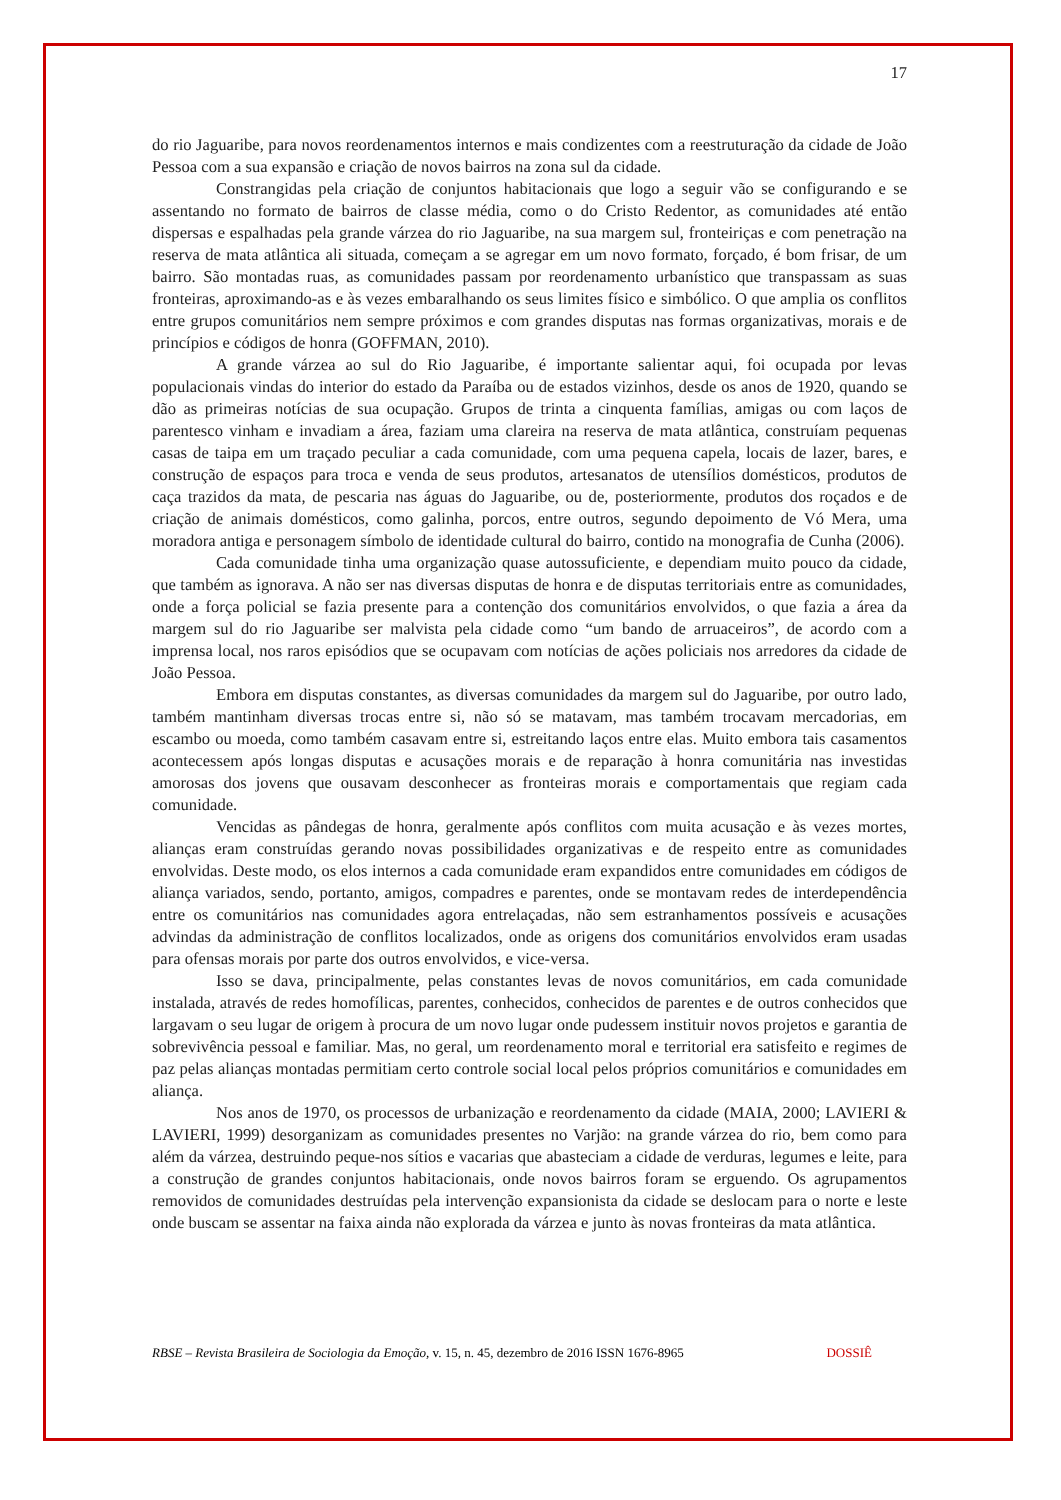17
do rio Jaguaribe, para novos reordenamentos internos e mais condizentes com a reestruturação da cidade de João Pessoa com a sua expansão e criação de novos bairros na zona sul da cidade.
Constrangidas pela criação de conjuntos habitacionais que logo a seguir vão se configurando e se assentando no formato de bairros de classe média, como o do Cristo Redentor, as comunidades até então dispersas e espalhadas pela grande várzea do rio Jaguaribe, na sua margem sul, fronteiriças e com penetração na reserva de mata atlântica ali situada, começam a se agregar em um novo formato, forçado, é bom frisar, de um bairro. São montadas ruas, as comunidades passam por reordenamento urbanístico que transpassam as suas fronteiras, aproximando-as e às vezes embaralhando os seus limites físico e simbólico. O que amplia os conflitos entre grupos comunitários nem sempre próximos e com grandes disputas nas formas organizativas, morais e de princípios e códigos de honra (GOFFMAN, 2010).
A grande várzea ao sul do Rio Jaguaribe, é importante salientar aqui, foi ocupada por levas populacionais vindas do interior do estado da Paraíba ou de estados vizinhos, desde os anos de 1920, quando se dão as primeiras notícias de sua ocupação. Grupos de trinta a cinquenta famílias, amigas ou com laços de parentesco vinham e invadiam a área, faziam uma clareira na reserva de mata atlântica, construíam pequenas casas de taipa em um traçado peculiar a cada comunidade, com uma pequena capela, locais de lazer, bares, e construção de espaços para troca e venda de seus produtos, artesanatos de utensílios domésticos, produtos de caça trazidos da mata, de pescaria nas águas do Jaguaribe, ou de, posteriormente, produtos dos roçados e de criação de animais domésticos, como galinha, porcos, entre outros, segundo depoimento de Vó Mera, uma moradora antiga e personagem símbolo de identidade cultural do bairro, contido na monografia de Cunha (2006).
Cada comunidade tinha uma organização quase autossuficiente, e dependiam muito pouco da cidade, que também as ignorava. A não ser nas diversas disputas de honra e de disputas territoriais entre as comunidades, onde a força policial se fazia presente para a contenção dos comunitários envolvidos, o que fazia a área da margem sul do rio Jaguaribe ser malvista pela cidade como “um bando de arruaceiros”, de acordo com a imprensa local, nos raros episódios que se ocupavam com notícias de ações policiais nos arredores da cidade de João Pessoa.
Embora em disputas constantes, as diversas comunidades da margem sul do Jaguaribe, por outro lado, também mantinham diversas trocas entre si, não só se matavam, mas também trocavam mercadorias, em escambo ou moeda, como também casavam entre si, estreitando laços entre elas. Muito embora tais casamentos acontecessem após longas disputas e acusações morais e de reparação à honra comunitária nas investidas amorosas dos jovens que ousavam desconhecer as fronteiras morais e comportamentais que regiam cada comunidade.
Vencidas as pândegas de honra, geralmente após conflitos com muita acusação e às vezes mortes, alianças eram construídas gerando novas possibilidades organizativas e de respeito entre as comunidades envolvidas. Deste modo, os elos internos a cada comunidade eram expandidos entre comunidades em códigos de aliança variados, sendo, portanto, amigos, compadres e parentes, onde se montavam redes de interdependência entre os comunitários nas comunidades agora entrelaçadas, não sem estranhamentos possíveis e acusações advindas da administração de conflitos localizados, onde as origens dos comunitários envolvidos eram usadas para ofensas morais por parte dos outros envolvidos, e vice-versa.
Isso se dava, principalmente, pelas constantes levas de novos comunitários, em cada comunidade instalada, através de redes homofílicas, parentes, conhecidos, conhecidos de parentes e de outros conhecidos que largavam o seu lugar de origem à procura de um novo lugar onde pudessem instituir novos projetos e garantia de sobrevivência pessoal e familiar. Mas, no geral, um reordenamento moral e territorial era satisfeito e regimes de paz pelas alianças montadas permitiam certo controle social local pelos próprios comunitários e comunidades em aliança.
Nos anos de 1970, os processos de urbanização e reordenamento da cidade (MAIA, 2000; LAVIERI & LAVIERI, 1999) desorganizam as comunidades presentes no Varjão: na grande várzea do rio, bem como para além da várzea, destruindo peque-nos sítios e vacarias que abasteciam a cidade de verduras, legumes e leite, para a construção de grandes conjuntos habitacionais, onde novos bairros foram se erguendo. Os agrupamentos removidos de comunidades destruídas pela intervenção expansionista da cidade se deslocam para o norte e leste onde buscam se assentar na faixa ainda não explorada da várzea e junto às novas fronteiras da mata atlântica.
RBSE – Revista Brasileira de Sociologia da Emoção, v. 15, n. 45, dezembro de 2016 ISSN 1676-8965 DOSSIÊ